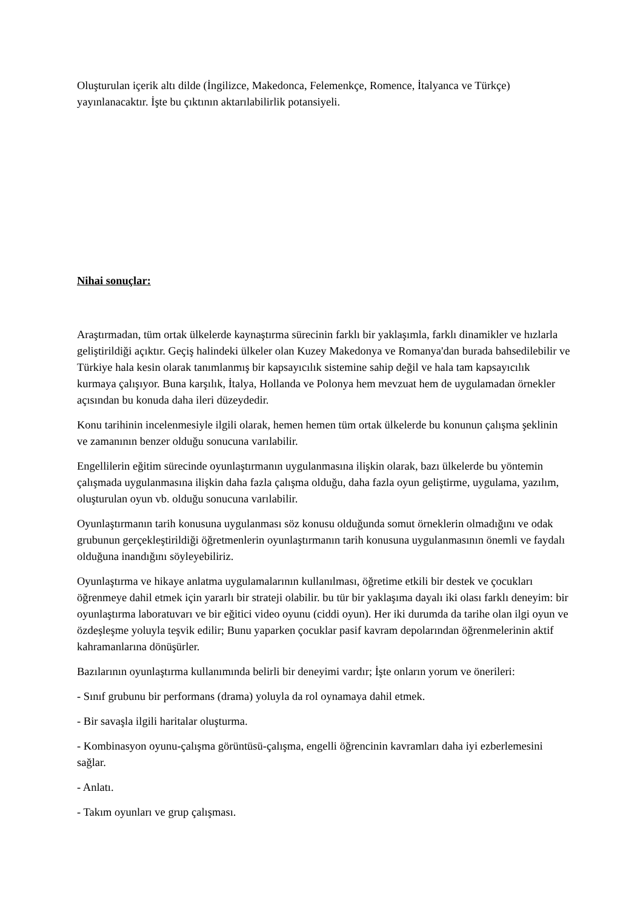Oluşturulan içerik altı dilde (İngilizce, Makedonca, Felemenkçe, Romence, İtalyanca ve Türkçe) yayınlanacaktır. İşte bu çıktının aktarılabilirlik potansiyeli.
Nihai sonuçlar:
Araştırmadan, tüm ortak ülkelerde kaynaştırma sürecinin farklı bir yaklaşımla, farklı dinamikler ve hızlarla geliştirildiği açıktır. Geçiş halindeki ülkeler olan Kuzey Makedonya ve Romanya'dan burada bahsedilebilir ve Türkiye hala kesin olarak tanımlanmış bir kapsayıcılık sistemine sahip değil ve hala tam kapsayıcılık kurmaya çalışıyor. Buna karşılık, İtalya, Hollanda ve Polonya hem mevzuat hem de uygulamadan örnekler açısından bu konuda daha ileri düzeydedir.
Konu tarihinin incelenmesiyle ilgili olarak, hemen hemen tüm ortak ülkelerde bu konunun çalışma şeklinin ve zamanının benzer olduğu sonucuna varılabilir.
Engellilerin eğitim sürecinde oyunlaştırmanın uygulanmasına ilişkin olarak, bazı ülkelerde bu yöntemin çalışmada uygulanmasına ilişkin daha fazla çalışma olduğu, daha fazla oyun geliştirme, uygulama, yazılım, oluşturulan oyun vb. olduğu sonucuna varılabilir.
Oyunlaştırmanın tarih konusuna uygulanması söz konusu olduğunda somut örneklerin olmadığını ve odak grubunun gerçekleştirildiği öğretmenlerin oyunlaştırmanın tarih konusuna uygulanmasının önemli ve faydalı olduğuna inandığını söyleyebiliriz.
Oyunlaştırma ve hikaye anlatma uygulamalarının kullanılması, öğretime etkili bir destek ve çocukları öğrenmeye dahil etmek için yararlı bir strateji olabilir. bu tür bir yaklaşıma dayalı iki olası farklı deneyim: bir oyunlaştırma laboratuvarı ve bir eğitici video oyunu (ciddi oyun). Her iki durumda da tarihe olan ilgi oyun ve özdeşleşme yoluyla teşvik edilir; Bunu yaparken çocuklar pasif kavram depolarından öğrenmelerinin aktif kahramanlarına dönüşürler.
Bazılarının oyunlaştırma kullanımında belirli bir deneyimi vardır; İşte onların yorum ve önerileri:
- Sınıf grubunu bir performans (drama) yoluyla da rol oynamaya dahil etmek.
- Bir savaşla ilgili haritalar oluşturma.
- Kombinasyon oyunu-çalışma görüntüsü-çalışma, engelli öğrencinin kavramları daha iyi ezberlemesini sağlar.
- Anlatı.
- Takım oyunları ve grup çalışması.